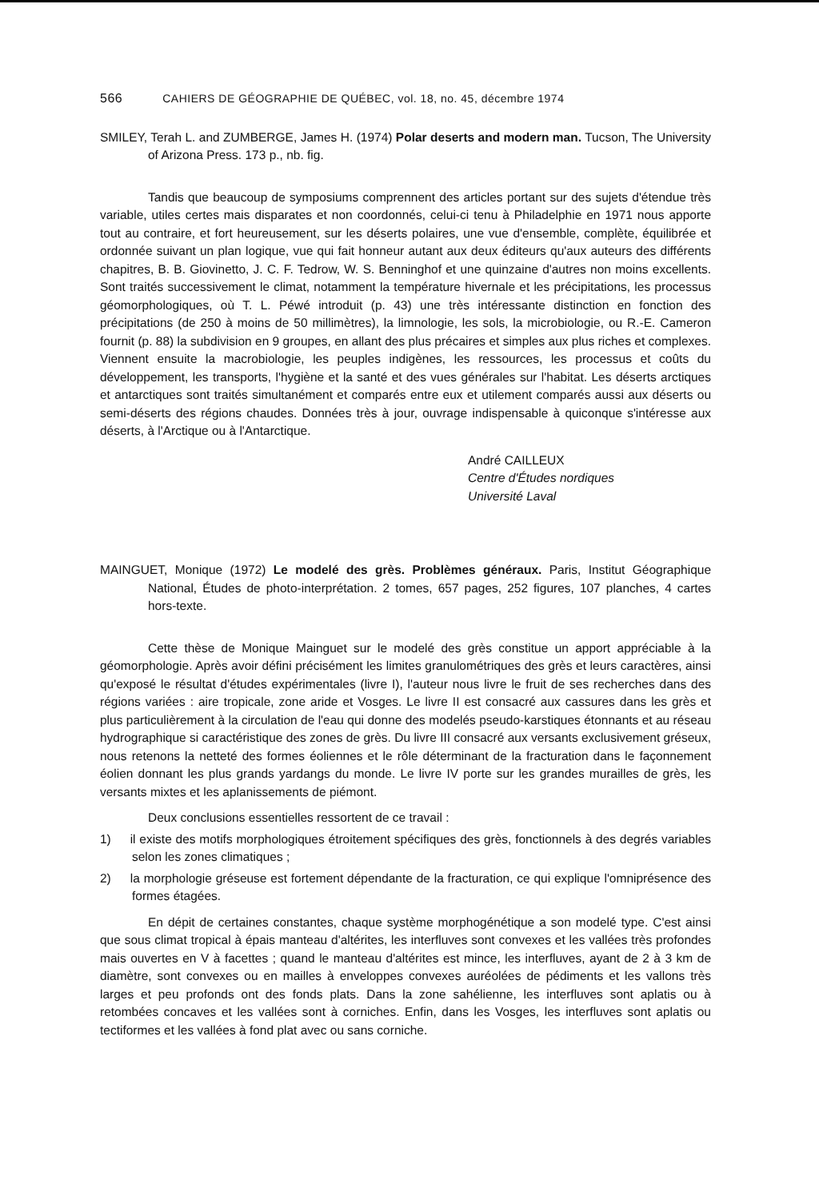566 CAHIERS DE GÉOGRAPHIE DE QUÉBEC, vol. 18, no. 45, décembre 1974
SMILEY, Terah L. and ZUMBERGE, James H. (1974) Polar deserts and modern man. Tucson, The University of Arizona Press. 173 p., nb. fig.
Tandis que beaucoup de symposiums comprennent des articles portant sur des sujets d'étendue très variable, utiles certes mais disparates et non coordonnés, celui-ci tenu à Philadelphie en 1971 nous apporte tout au contraire, et fort heureusement, sur les déserts polaires, une vue d'ensemble, complète, équilibrée et ordonnée suivant un plan logique, vue qui fait honneur autant aux deux éditeurs qu'aux auteurs des différents chapitres, B. B. Giovinetto, J. C. F. Tedrow, W. S. Benninghof et une quinzaine d'autres non moins excellents. Sont traités successivement le climat, notamment la température hivernale et les précipitations, les processus géomorphologiques, où T. L. Péwé introduit (p. 43) une très intéressante distinction en fonction des précipitations (de 250 à moins de 50 millimètres), la limnologie, les sols, la microbiologie, ou R.-E. Cameron fournit (p. 88) la subdivision en 9 groupes, en allant des plus précaires et simples aux plus riches et complexes. Viennent ensuite la macrobiologie, les peuples indigènes, les ressources, les processus et coûts du développement, les transports, l'hygiène et la santé et des vues générales sur l'habitat. Les déserts arctiques et antarctiques sont traités simultanément et comparés entre eux et utilement comparés aussi aux déserts ou semi-déserts des régions chaudes. Données très à jour, ouvrage indispensable à quiconque s'intéresse aux déserts, à l'Arctique ou à l'Antarctique.
André CAILLEUX
Centre d'Études nordiques
Université Laval
MAINGUET, Monique (1972) Le modelé des grès. Problèmes généraux. Paris, Institut Géographique National, Études de photo-interprétation. 2 tomes, 657 pages, 252 figures, 107 planches, 4 cartes hors-texte.
Cette thèse de Monique Mainguet sur le modelé des grès constitue un apport appréciable à la géomorphologie. Après avoir défini précisément les limites granulométriques des grès et leurs caractères, ainsi qu'exposé le résultat d'études expérimentales (livre I), l'auteur nous livre le fruit de ses recherches dans des régions variées : aire tropicale, zone aride et Vosges. Le livre II est consacré aux cassures dans les grès et plus particulièrement à la circulation de l'eau qui donne des modelés pseudo-karstiques étonnants et au réseau hydrographique si caractéristique des zones de grès. Du livre III consacré aux versants exclusivement gréseux, nous retenons la netteté des formes éoliennes et le rôle déterminant de la fracturation dans le façonnement éolien donnant les plus grands yardangs du monde. Le livre IV porte sur les grandes murailles de grès, les versants mixtes et les aplanissements de piémont.
Deux conclusions essentielles ressortent de ce travail :
1) il existe des motifs morphologiques étroitement spécifiques des grès, fonctionnels à des degrés variables selon les zones climatiques ;
2) la morphologie gréseuse est fortement dépendante de la fracturation, ce qui explique l'omniprésence des formes étagées.
En dépit de certaines constantes, chaque système morphogénétique a son modelé type. C'est ainsi que sous climat tropical à épais manteau d'altérites, les interfluves sont convexes et les vallées très profondes mais ouvertes en V à facettes ; quand le manteau d'altérites est mince, les interfluves, ayant de 2 à 3 km de diamètre, sont convexes ou en mailles à enveloppes convexes auréolées de pédiments et les vallons très larges et peu profonds ont des fonds plats. Dans la zone sahélienne, les interfluves sont aplatis ou à retombées concaves et les vallées sont à corniches. Enfin, dans les Vosges, les interfluves sont aplatis ou tectiformes et les vallées à fond plat avec ou sans corniche.